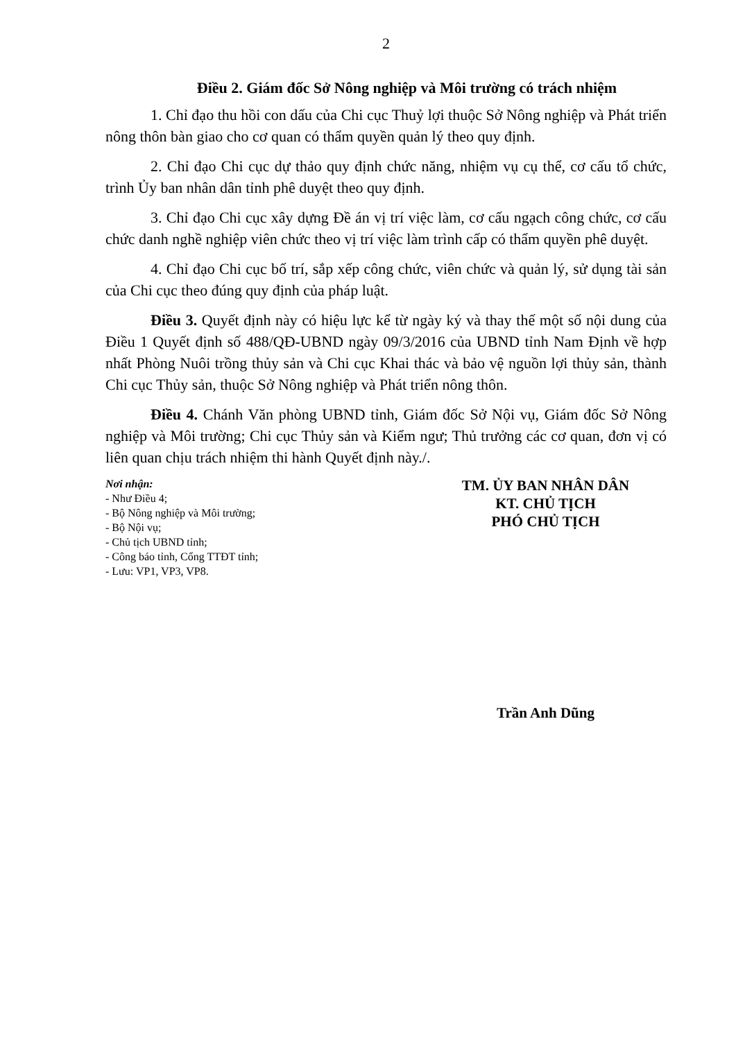2
Điều 2. Giám đốc Sở Nông nghiệp và Môi trường có trách nhiệm
1. Chỉ đạo thu hồi con dấu của Chi cục Thuỷ lợi thuộc Sở Nông nghiệp và Phát triển nông thôn bàn giao cho cơ quan có thẩm quyền quản lý theo quy định.
2. Chỉ đạo Chi cục dự thảo quy định chức năng, nhiệm vụ cụ thể, cơ cấu tổ chức, trình Ủy ban nhân dân tỉnh phê duyệt theo quy định.
3. Chỉ đạo Chi cục xây dựng Đề án vị trí việc làm, cơ cấu ngạch công chức, cơ cấu chức danh nghề nghiệp viên chức theo vị trí việc làm trình cấp có thẩm quyền phê duyệt.
4. Chỉ đạo Chi cục bố trí, sắp xếp công chức, viên chức và quản lý, sử dụng tài sản của Chi cục theo đúng quy định của pháp luật.
Điều 3. Quyết định này có hiệu lực kể từ ngày ký và thay thế một số nội dung của Điều 1 Quyết định số 488/QĐ-UBND ngày 09/3/2016 của UBND tỉnh Nam Định về hợp nhất Phòng Nuôi trồng thủy sản và Chi cục Khai thác và bảo vệ nguồn lợi thủy sản, thành Chi cục Thủy sản, thuộc Sở Nông nghiệp và Phát triển nông thôn.
Điều 4. Chánh Văn phòng UBND tỉnh, Giám đốc Sở Nội vụ, Giám đốc Sở Nông nghiệp và Môi trường; Chi cục Thủy sản và Kiểm ngư; Thủ trưởng các cơ quan, đơn vị có liên quan chịu trách nhiệm thi hành Quyết định này./.
Nơi nhận:
- Như Điều 4;
- Bộ Nông nghiệp và Môi trường;
- Bộ Nội vụ;
- Chủ tịch UBND tỉnh;
- Công báo tỉnh, Cổng TTĐT tỉnh;
- Lưu: VP1, VP3, VP8.
TM. ỦY BAN NHÂN DÂN
KT. CHỦ TỊCH
PHÓ CHỦ TỊCH
Trần Anh Dũng